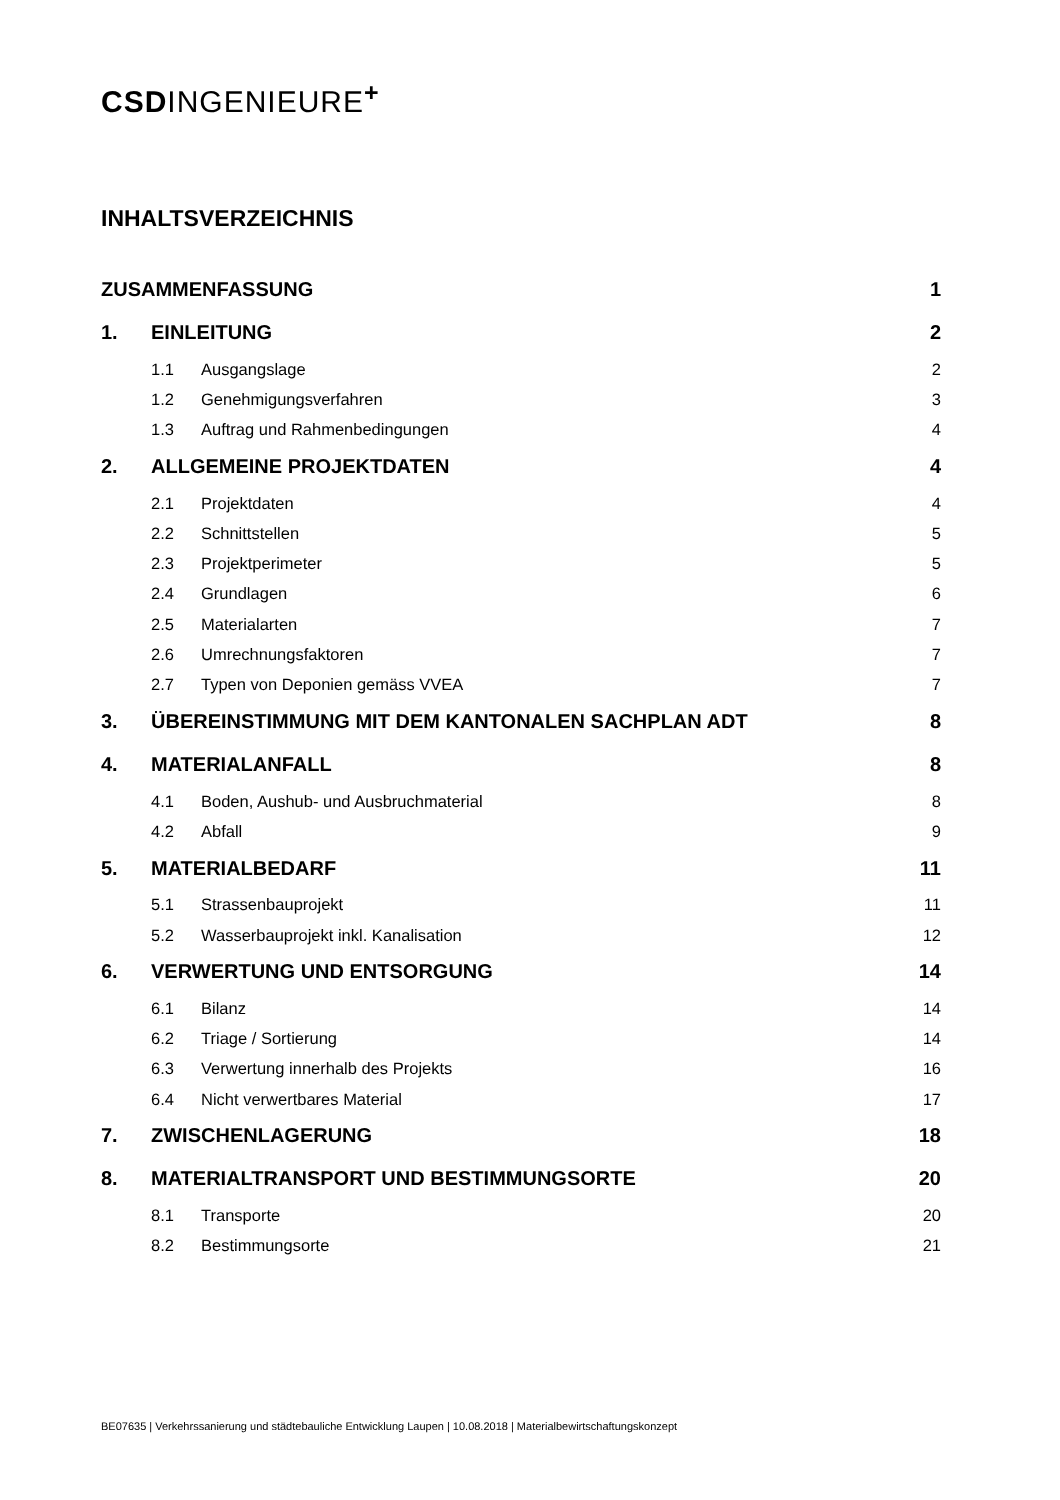CSDINGENIEURE<sup>+</sup>
INHALTSVERZEICHNIS
ZUSAMMENFASSUNG 1
1. EINLEITUNG 2
1.1 Ausgangslage 2
1.2 Genehmigungsverfahren 3
1.3 Auftrag und Rahmenbedingungen 4
2. ALLGEMEINE PROJEKTDATEN 4
2.1 Projektdaten 4
2.2 Schnittstellen 5
2.3 Projektperimeter 5
2.4 Grundlagen 6
2.5 Materialarten 7
2.6 Umrechnungsfaktoren 7
2.7 Typen von Deponien gemäss VVEA 7
3. ÜBEREINSTIMMUNG MIT DEM KANTONALEN SACHPLAN ADT 8
4. MATERIALANFALL 8
4.1 Boden, Aushub- und Ausbruchmaterial 8
4.2 Abfall 9
5. MATERIALBEDARF 11
5.1 Strassenbauprojekt 11
5.2 Wasserbauprojekt inkl. Kanalisation 12
6. VERWERTUNG UND ENTSORGUNG 14
6.1 Bilanz 14
6.2 Triage / Sortierung 14
6.3 Verwertung innerhalb des Projekts 16
6.4 Nicht verwertbares Material 17
7. ZWISCHENLAGERUNG 18
8. MATERIALTRANSPORT UND BESTIMMUNGSORTE 20
8.1 Transporte 20
8.2 Bestimmungsorte 21
BE07635 | Verkehrssanierung und städtebauliche Entwicklung Laupen | 10.08.2018 | Materialbewirtschaftungskonzept